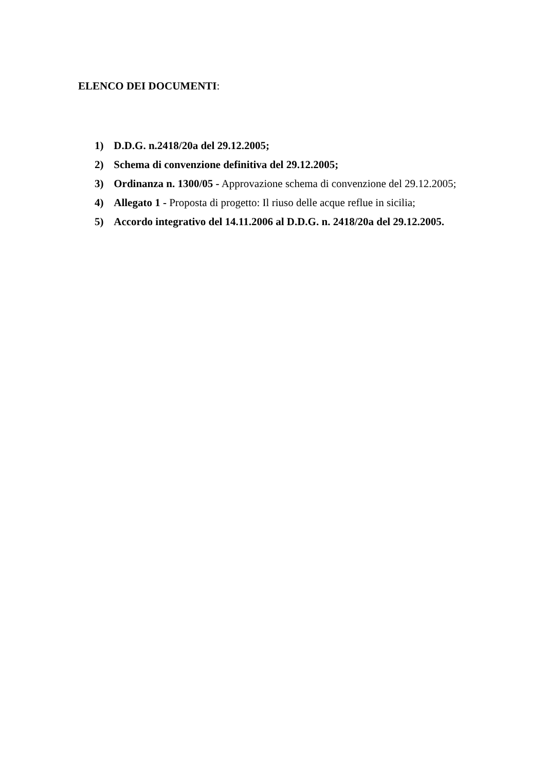ELENCO DEI DOCUMENTI:
1) D.D.G. n.2418/20a del 29.12.2005;
2) Schema di convenzione definitiva del 29.12.2005;
3) Ordinanza n. 1300/05 - Approvazione schema di convenzione del 29.12.2005;
4) Allegato 1 - Proposta di progetto: Il riuso delle acque reflue in sicilia;
5) Accordo integrativo del 14.11.2006 al D.D.G. n. 2418/20a del 29.12.2005.